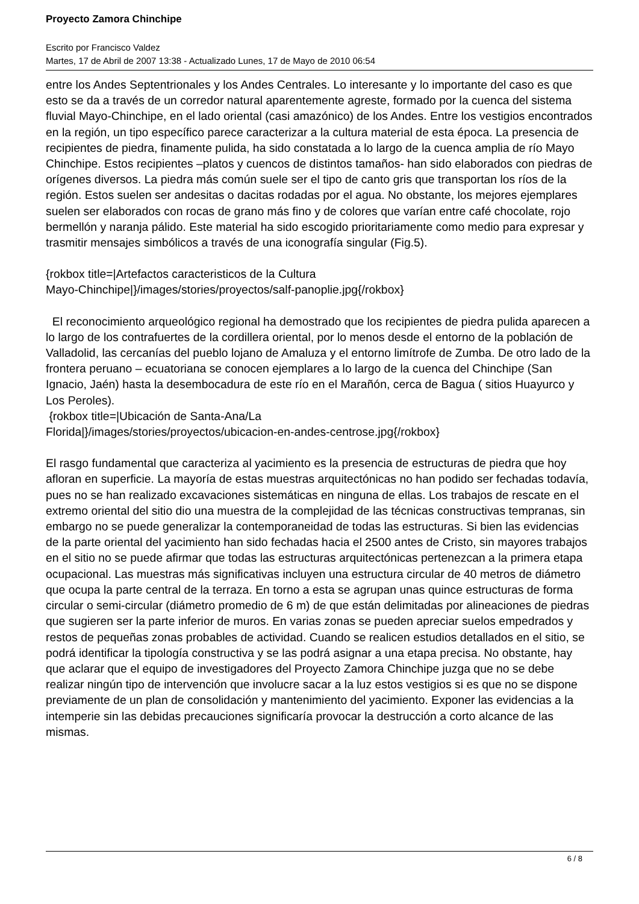Proyecto Zamora Chinchipe
Escrito por Francisco Valdez
Martes, 17 de Abril de 2007 13:38 - Actualizado Lunes, 17 de Mayo de 2010 06:54
entre los Andes Septentrionales y los Andes Centrales. Lo interesante y lo importante del caso es que esto se da a través de un corredor natural aparentemente agreste, formado por la cuenca del sistema fluvial Mayo-Chinchipe, en el lado oriental (casi amazónico) de los Andes. Entre los vestigios encontrados en la región, un tipo específico parece caracterizar a la cultura material de esta época. La presencia de recipientes de piedra, finamente pulida, ha sido constatada a lo largo de la cuenca amplia de río Mayo Chinchipe. Estos recipientes –platos y cuencos de distintos tamaños- han sido elaborados con piedras de orígenes diversos. La piedra más común suele ser el tipo de canto gris que transportan los ríos de la región. Estos suelen ser andesitas o dacitas rodadas por el agua. No obstante, los mejores ejemplares suelen ser elaborados con rocas de grano más fino y de colores que varían entre café chocolate, rojo bermellón y naranja pálido. Este material ha sido escogido prioritariamente como medio para expresar y trasmitir mensajes simbólicos a través de una iconografía singular (Fig.5).
{rokbox title=|Artefactos caracteristicos de la Cultura
Mayo-Chinchipe|}/images/stories/proyectos/salf-panoplie.jpg{/rokbox}
El reconocimiento arqueológico regional ha demostrado que los recipientes de piedra pulida aparecen a lo largo de los contrafuertes de la cordillera oriental, por lo menos desde el entorno de la población de Valladolid, las cercanías del pueblo lojano de Amaluza y el entorno limítrofe de Zumba. De otro lado de la frontera peruano – ecuatoriana se conocen ejemplares a lo largo de la cuenca del Chinchipe (San Ignacio, Jaén) hasta la desembocadura de este río en el Marañón, cerca de Bagua ( sitios Huayurco y Los Peroles).
{rokbox title=|Ubicación de Santa-Ana/La
Florida|}/images/stories/proyectos/ubicacion-en-andes-centrose.jpg{/rokbox}
El rasgo fundamental que caracteriza al yacimiento es la presencia de estructuras de piedra que hoy afloran en superficie. La mayoría de estas muestras arquitectónicas no han podido ser fechadas todavía, pues no se han realizado excavaciones sistemáticas en ninguna de ellas. Los trabajos de rescate en el extremo oriental del sitio dio una muestra de la complejidad de las técnicas constructivas tempranas, sin embargo no se puede generalizar la contemporaneidad de todas las estructuras. Si bien las evidencias de la parte oriental del yacimiento han sido fechadas hacia el 2500 antes de Cristo, sin mayores trabajos en el sitio no se puede afirmar que todas las estructuras arquitectónicas pertenezcan a la primera etapa ocupacional. Las muestras más significativas incluyen una estructura circular de 40 metros de diámetro que ocupa la parte central de la terraza. En torno a esta se agrupan unas quince estructuras de forma circular o semi-circular (diámetro promedio de 6 m) de que están delimitadas por alineaciones de piedras que sugieren ser la parte inferior de muros. En varias zonas se pueden apreciar suelos empedrados y restos de pequeñas zonas probables de actividad. Cuando se realicen estudios detallados en el sitio, se podrá identificar la tipología constructiva y se las podrá asignar a una etapa precisa. No obstante, hay que aclarar que el equipo de investigadores del Proyecto Zamora Chinchipe juzga que no se debe realizar ningún tipo de intervención que involucre sacar a la luz estos vestigios si es que no se dispone previamente de un plan de consolidación y mantenimiento del yacimiento. Exponer las evidencias a la intemperie sin las debidas precauciones significaría provocar la destrucción a corto alcance de las mismas.
6 / 8